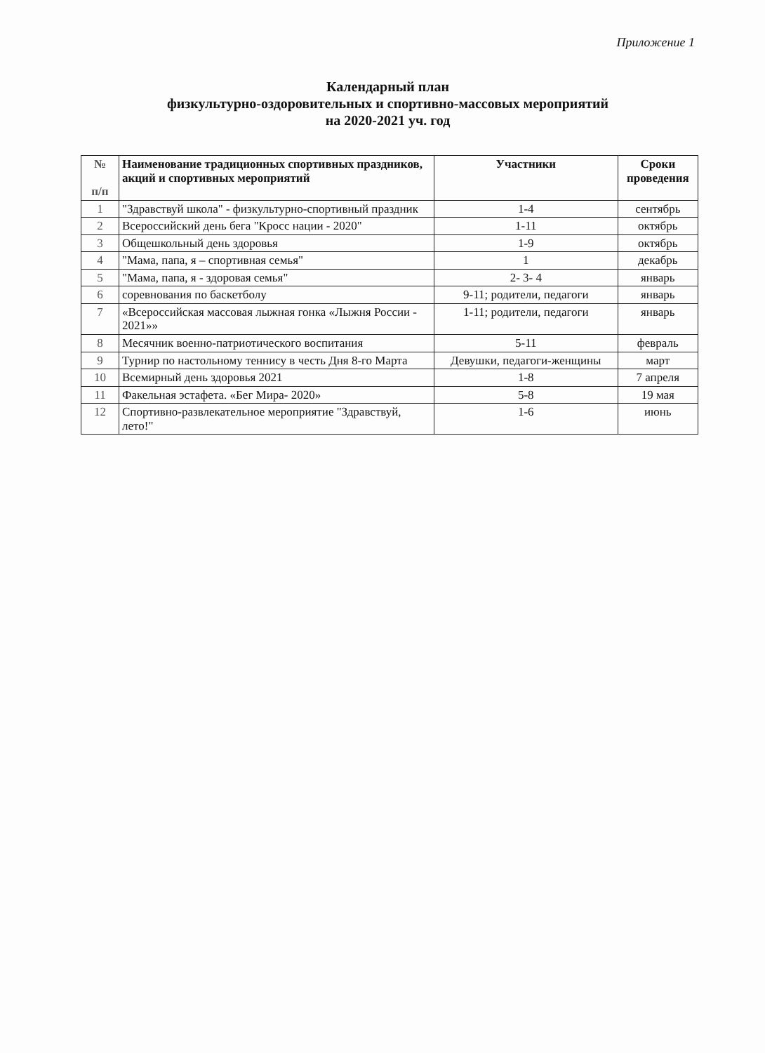Приложение 1
Календарный план
физкультурно-оздоровительных и спортивно-массовых мероприятий
на 2020-2021 уч. год
| № п/п | Наименование традиционных спортивных праздников, акций и спортивных мероприятий | Участники | Сроки проведения |
| --- | --- | --- | --- |
| 1 | "Здравствуй школа" - физкультурно-спортивный праздник | 1-4 | сентябрь |
| 2 | Всероссийский день бега "Кросс нации - 2020" | 1-11 | октябрь |
| 3 | Общешкольный день здоровья | 1-9 | октябрь |
| 4 | "Мама, папа, я – спортивная семья" | 1 | декабрь |
| 5 | "Мама, папа, я - здоровая семья" | 2- 3- 4 | январь |
| 6 | соревнования по баскетболу | 9-11; родители, педагоги | январь |
| 7 | «Всероссийская массовая лыжная гонка «Лыжня России - 2021»» | 1-11; родители, педагоги | январь |
| 8 | Месячник военно-патриотического воспитания | 5-11 | февраль |
| 9 | Турнир по настольному теннису в честь Дня 8-го Марта | Девушки, педагоги-женщины | март |
| 10 | Всемирный день здоровья 2021 | 1-8 | 7 апреля |
| 11 | Факельная эстафета. «Бег Мира- 2020» | 5-8 | 19 мая |
| 12 | Спортивно-развлекательное мероприятие "Здравствуй, лето!" | 1-6 | июнь |